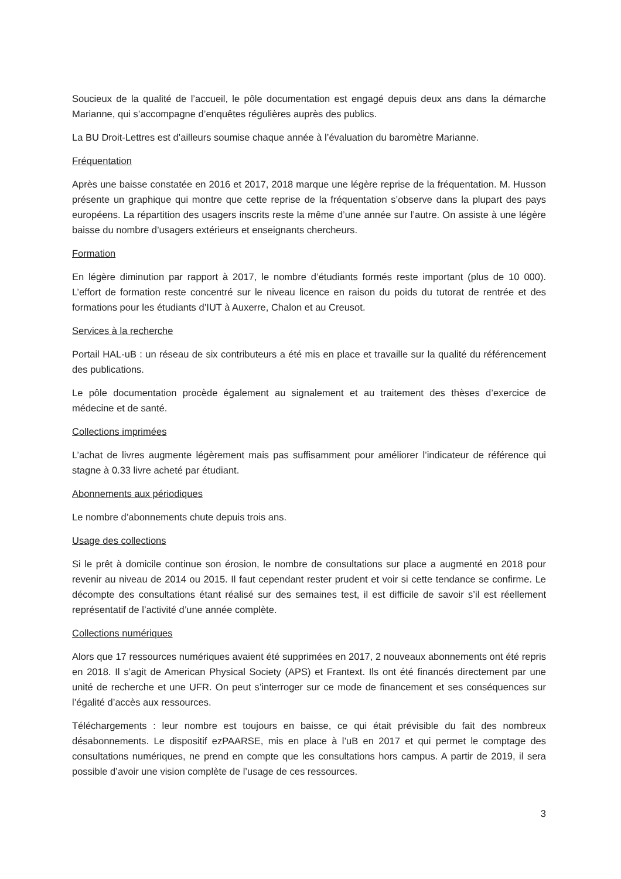Soucieux de la qualité de l’accueil, le pôle documentation est engagé depuis deux ans dans la démarche Marianne, qui s’accompagne d’enquêtes régulières auprès des publics.
La BU Droit-Lettres est d’ailleurs soumise chaque année à l’évaluation du baromètre Marianne.
Fréquentation
Après une baisse constatée en 2016 et 2017, 2018 marque une légère reprise de la fréquentation. M. Husson présente un graphique qui montre que cette reprise de la fréquentation s’observe dans la plupart des pays européens. La répartition des usagers inscrits reste la même d’une année sur l’autre. On assiste à une légère baisse du nombre d’usagers extérieurs et enseignants chercheurs.
Formation
En légère diminution par rapport à 2017, le nombre d’étudiants formés reste important (plus de 10 000). L’effort de formation reste concentré sur le niveau licence en raison du poids du tutorat de rentrée et des formations pour les étudiants d’IUT à Auxerre, Chalon et au Creusot.
Services à la recherche
Portail HAL-uB : un réseau de six contributeurs a été mis en place et travaille sur la qualité du référencement des publications.
Le pôle documentation procède également au signalement et au traitement des thèses d’exercice de médecine et de santé.
Collections imprimées
L’achat de livres augmente légèrement mais pas suffisamment pour améliorer l’indicateur de référence qui stagne à 0.33 livre acheté par étudiant.
Abonnements aux périodiques
Le nombre d’abonnements chute depuis trois ans.
Usage des collections
Si le prêt à domicile continue son érosion, le nombre de consultations sur place a augmenté en 2018 pour revenir au niveau de 2014 ou 2015. Il faut cependant rester prudent et voir si cette tendance se confirme. Le décompte des consultations étant réalisé sur des semaines test, il est difficile de savoir s’il est réellement représentatif de l’activité d’une année complète.
Collections numériques
Alors que 17 ressources numériques avaient été supprimées en 2017, 2 nouveaux abonnements ont été repris en 2018. Il s’agit de American Physical Society (APS) et Frantext. Ils ont été financés directement par une unité de recherche et une UFR. On peut s’interroger sur ce mode de financement et ses conséquences sur l’égalité d’accès aux ressources.
Téléchargements : leur nombre est toujours en baisse, ce qui était prévisible du fait des nombreux désabonnements. Le dispositif ezPAARSE, mis en place à l’uB en 2017 et qui permet le comptage des consultations numériques, ne prend en compte que les consultations hors campus. A partir de 2019, il sera possible d’avoir une vision complète de l’usage de ces ressources.
3